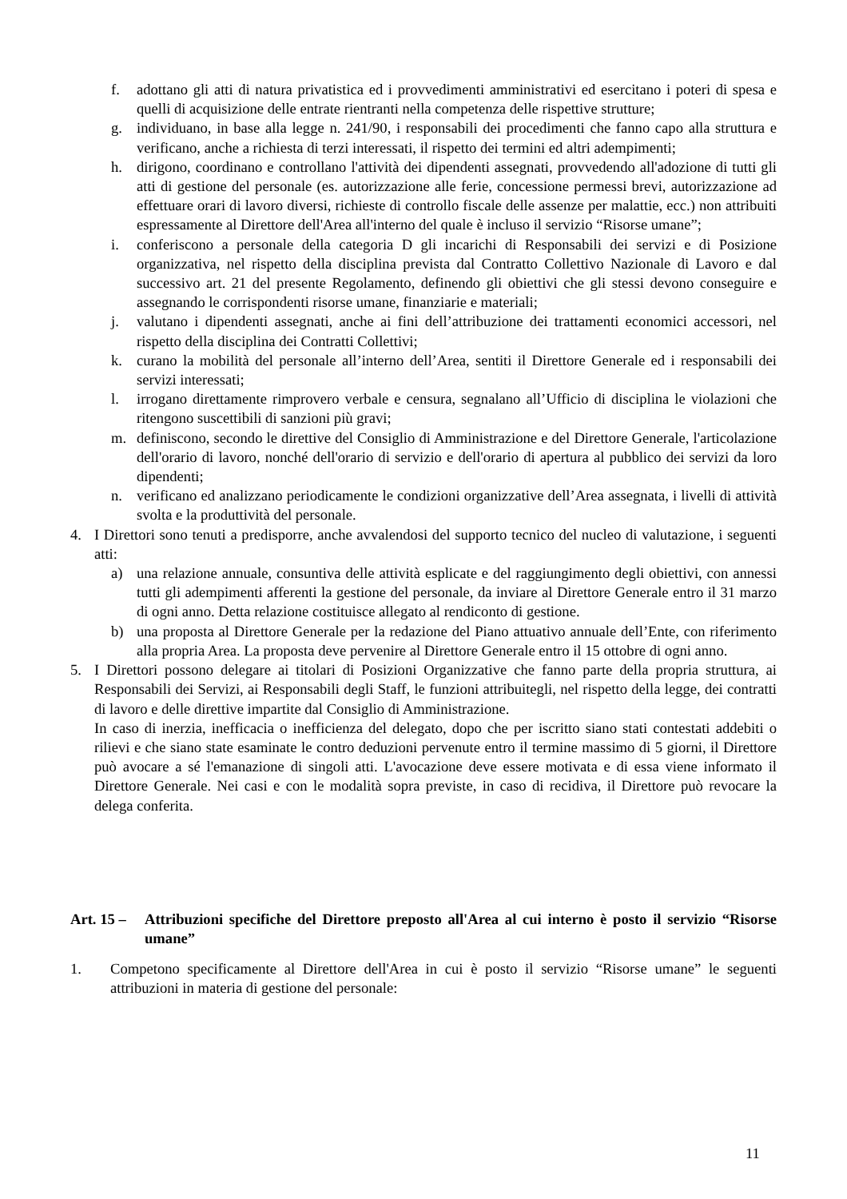f. adottano gli atti di natura privatistica ed i provvedimenti amministrativi ed esercitano i poteri di spesa e quelli di acquisizione delle entrate rientranti nella competenza delle rispettive strutture;
g. individuano, in base alla legge n. 241/90, i responsabili dei procedimenti che fanno capo alla struttura e verificano, anche a richiesta di terzi interessati, il rispetto dei termini ed altri adempimenti;
h. dirigono, coordinano e controllano l'attività dei dipendenti assegnati, provvedendo all'adozione di tutti gli atti di gestione del personale (es. autorizzazione alle ferie, concessione permessi brevi, autorizzazione ad effettuare orari di lavoro diversi, richieste di controllo fiscale delle assenze per malattie, ecc.) non attribuiti espressamente al Direttore dell'Area all'interno del quale è incluso il servizio “Risorse umane”;
i. conferiscono a personale della categoria D gli incarichi di Responsabili dei servizi e di Posizione organizzativa, nel rispetto della disciplina prevista dal Contratto Collettivo Nazionale di Lavoro e dal successivo art. 21 del presente Regolamento, definendo gli obiettivi che gli stessi devono conseguire e assegnando le corrispondenti risorse umane, finanziarie e materiali;
j. valutano i dipendenti assegnati, anche ai fini dell’attribuzione dei trattamenti economici accessori, nel rispetto della disciplina dei Contratti Collettivi;
k. curano la mobilità del personale all’interno dell’Area, sentiti il Direttore Generale ed i responsabili dei servizi interessati;
l. irrogano direttamente rimprovero verbale e censura, segnalano all’Ufficio di disciplina le violazioni che ritengono suscettibili di sanzioni più gravi;
m. definiscono, secondo le direttive del Consiglio di Amministrazione e del Direttore Generale, l'articolazione dell'orario di lavoro, nonché dell'orario di servizio e dell'orario di apertura al pubblico dei servizi da loro dipendenti;
n. verificano ed analizzano periodicamente le condizioni organizzative dell’Area assegnata, i livelli di attività svolta e la produttività del personale.
4. I Direttori sono tenuti a predisporre, anche avvalendosi del supporto tecnico del nucleo di valutazione, i seguenti atti:
a) una relazione annuale, consuntiva delle attività esplicate e del raggiungimento degli obiettivi, con annessi tutti gli adempimenti afferenti la gestione del personale, da inviare al Direttore Generale entro il 31 marzo di ogni anno. Detta relazione costituisce allegato al rendiconto di gestione.
b) una proposta al Direttore Generale per la redazione del Piano attuativo annuale dell’Ente, con riferimento alla propria Area. La proposta deve pervenire al Direttore Generale entro il 15 ottobre di ogni anno.
5. I Direttori possono delegare ai titolari di Posizioni Organizzative che fanno parte della propria struttura, ai Responsabili dei Servizi, ai Responsabili degli Staff, le funzioni attribuitegli, nel rispetto della legge, dei contratti di lavoro e delle direttive impartite dal Consiglio di Amministrazione.
In caso di inerzia, inefficacia o inefficienza del delegato, dopo che per iscritto siano stati contestati addebiti o rilievi e che siano state esaminate le contro deduzioni pervenute entro il termine massimo di 5 giorni, il Direttore può avocare a sé l'emanazione di singoli atti. L'avocazione deve essere motivata e di essa viene informato il Direttore Generale. Nei casi e con le modalità sopra previste, in caso di recidiva, il Direttore può revocare la delega conferita.
Art. 15 – Attribuzioni specifiche del Direttore preposto all'Area al cui interno è posto il servizio “Risorse umane”
1. Competono specificamente al Direttore dell'Area in cui è posto il servizio “Risorse umane” le seguenti attribuzioni in materia di gestione del personale:
11